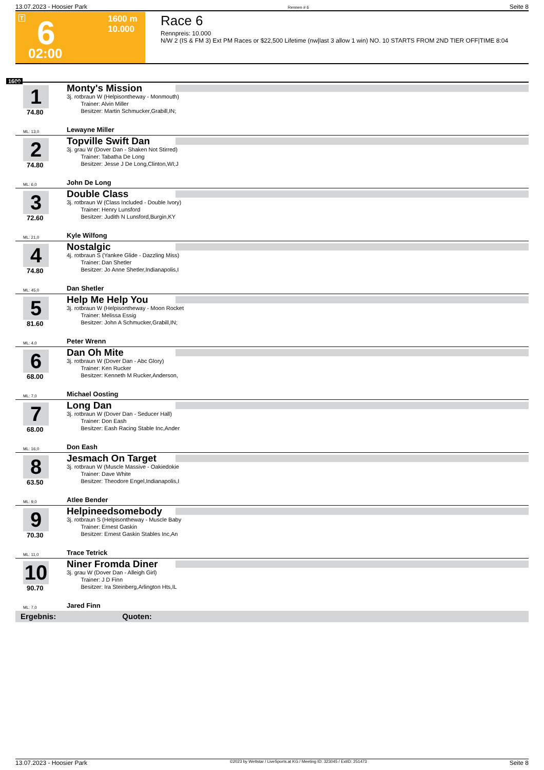13.07.2023 - Hoosier Park Rennen # 6 Seite 8
T 6 1600 m
10.000
02:00
Race 6
Rennpreis: 10.000
N/W 2 (IS & FM 3) Ext PM Races or $22,500 Lifetime (nw|last 3 allow 1 win) NO. 10 STARTS FROM 2ND TIER OFF|TIME 8:04
1600
1
74.80
Monty's Mission
3j. rotbraun W (Helpisontheway - Monmouth)
Trainer: Alvin Miller
Besitzer: Martin Schmucker,Grabill,IN;
ML: 13,0 Lewayne Miller
2
74.80
Topville Swift Dan
3j. grau W (Dover Dan - Shaken Not Stirred)
Trainer: Tabatha De Long
Besitzer: Jesse J De Long,Clinton,WI;J
ML: 6,0 John De Long
3
72.60
Double Class
3j. rotbraun W (Class Included - Double Ivory)
Trainer: Henry Lunsford
Besitzer: Judith N Lunsford,Burgin,KY
ML: 21,0 Kyle Wilfong
4
74.80
Nostalgic
4j. rotbraun S (Yankee Glide - Dazzling Miss)
Trainer: Dan Shetler
Besitzer: Jo Anne Shetler,Indianapolis,I
ML: 45,0 Dan Shetler
5
81.60
Help Me Help You
3j. rotbraun W (Helpisontheway - Moon Rocket
Trainer: Melissa Essig
Besitzer: John A Schmucker,Grabill,IN;
ML: 4,0 Peter Wrenn
6
68.00
Dan Oh Mite
3j. rotbraun W (Dover Dan - Abc Glory)
Trainer: Ken Rucker
Besitzer: Kenneth M Rucker,Anderson,
ML: 7,0 Michael Oosting
7
68.00
Long Dan
3j. rotbraun W (Dover Dan - Seducer Hall)
Trainer: Don Eash
Besitzer: Eash Racing Stable Inc,Ander
ML: 16,0 Don Eash
8
63.50
Jesmach On Target
3j. rotbraun W (Muscle Massive - Oakiedokie
Trainer: Dave White
Besitzer: Theodore Engel,Indianapolis,I
ML: 9,0 Atlee Bender
9
70.30
Helpineedsomebody
3j. rotbraun S (Helpisontheway - Muscle Baby
Trainer: Ernest Gaskin
Besitzer: Ernest Gaskin Stables Inc,An
ML: 11,0 Trace Tetrick
10
90.70
Niner Fromda Diner
3j. grau W (Dover Dan - Alleigh Girl)
Trainer: J D Finn
Besitzer: Ira Steinberg,Arlington Hts,IL
ML: 7,0 Jared Finn
Ergebnis: Quoten:
13.07.2023 - Hoosier Park ©2023 by Wettstar / LiveSports.at KG / Meeting ID: 323045 / ExtID: 251473 Seite 8